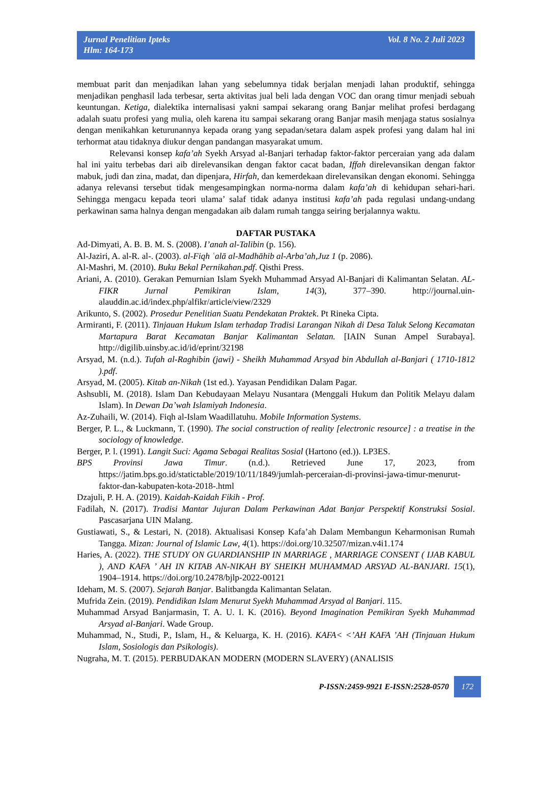Jurnal Penelitian Ipteks
Hlm: 164-173
Vol. 8 No. 2 Juli 2023
membuat parit dan menjadikan lahan yang sebelumnya tidak berjalan menjadi lahan produktif, sehingga menjadikan penghasil lada terbesar, serta aktivitas jual beli lada dengan VOC dan orang timur menjadi sebuah keuntungan. Ketiga, dialektika internalisasi yakni sampai sekarang orang Banjar melihat profesi berdagang adalah suatu profesi yang mulia, oleh karena itu sampai sekarang orang Banjar masih menjaga status sosialnya dengan menikahkan keturunannya kepada orang yang sepadan/setara dalam aspek profesi yang dalam hal ini terhormat atau tidaknya diukur dengan pandangan masyarakat umum.
Relevansi konsep kafa’ah Syekh Arsyad al-Banjari terhadap faktor-faktor perceraian yang ada dalam hal ini yaitu terbebas dari aib direlevansikan dengan faktor cacat badan, Iffah direlevansikan dengan faktor mabuk, judi dan zina, madat, dan dipenjara, Hirfah, dan kemerdekaan direlevansikan dengan ekonomi. Sehingga adanya relevansi tersebut tidak mengesampingkan norma-norma dalam kafa’ah di kehidupan sehari-hari. Sehingga mengacu kepada teori ulama’ salaf tidak adanya institusi kafa’ah pada regulasi undang-undang perkawinan sama halnya dengan mengadakan aib dalam rumah tangga seiring berjalannya waktu.
DAFTAR PUSTAKA
Ad-Dimyati, A. B. B. M. S. (2008). I’anah al-Talibin (p. 156).
Al-Jaziri, A. al-R. al-. (2003). al-Fiqh ʿalā al-Madhāhib al-Arba’ah,Juz 1 (p. 2086).
Al-Mashri, M. (2010). Buku Bekal Pernikahan.pdf. Qisthi Press.
Ariani, A. (2010). Gerakan Pemurnian Islam Syekh Muhammad Arsyad Al-Banjari di Kalimantan Selatan. AL-FIKR Jurnal Pemikiran Islam, 14(3), 377–390. http://journal.uin-alauddin.ac.id/index.php/alfikr/article/view/2329
Arikunto, S. (2002). Prosedur Penelitian Suatu Pendekatan Praktek. Pt Rineka Cipta.
Armiranti, F. (2011). Tinjauan Hukum Islam terhadap Tradisi Larangan Nikah di Desa Taluk Selong Kecamatan Martapura Barat Kecamatan Banjar Kalimantan Selatan. [IAIN Sunan Ampel Surabaya]. http://digilib.uinsby.ac.id/id/eprint/32198
Arsyad, M. (n.d.). Tufah al-Raghibin (jawi) - Sheikh Muhammad Arsyad bin Abdullah al-Banjari ( 1710-1812 ).pdf.
Arsyad, M. (2005). Kitab an-Nikah (1st ed.). Yayasan Pendidikan Dalam Pagar.
Ashsubli, M. (2018). Islam Dan Kebudayaan Melayu Nusantara (Menggali Hukum dan Politik Melayu dalam Islam). In Dewan Da’wah Islamiyah Indonesia.
Az-Zuhaili, W. (2014). Fiqh al-Islam Waadillatuhu. Mobile Information Systems.
Berger, P. L., & Luckmann, T. (1990). The social construction of reality [electronic resource] : a treatise in the sociology of knowledge.
Berger, P. l. (1991). Langit Suci: Agama Sebagai Realitas Sosial (Hartono (ed.)). LP3ES.
BPS Provinsi Jawa Timur. (n.d.). Retrieved June 17, 2023, from https://jatim.bps.go.id/statictable/2019/10/11/1849/jumlah-perceraian-di-provinsi-jawa-timur-menurut-faktor-dan-kabupaten-kota-2018-.html
Dzajuli, P. H. A. (2019). Kaidah-Kaidah Fikih - Prof.
Fadilah, N. (2017). Tradisi Mantar Jujuran Dalam Perkawinan Adat Banjar Perspektif Konstruksi Sosial. Pascasarjana UIN Malang.
Gustiawati, S., & Lestari, N. (2018). Aktualisasi Konsep Kafa’ah Dalam Membangun Keharmonisan Rumah Tangga. Mizan: Journal of Islamic Law, 4(1). https://doi.org/10.32507/mizan.v4i1.174
Haries, A. (2022). THE STUDY ON GUARDIANSHIP IN MARRIAGE , MARRIAGE CONSENT ( IJAB KABUL ), AND KAFA ’ AH IN KITAB AN-NIKAH BY SHEIKH MUHAMMAD ARSYAD AL-BANJARI. 15(1), 1904–1914. https://doi.org/10.2478/bjlp-2022-00121
Ideham, M. S. (2007). Sejarah Banjar. Balitbangda Kalimantan Selatan.
Mufrida Zein. (2019). Pendidikan Islam Menurut Syekh Muhammad Arsyad al Banjari. 115.
Muhammad Arsyad Banjarmasin, T. A. U. I. K. (2016). Beyond Imagination Pemikiran Syekh Muhammad Arsyad al-Banjari. Wade Group.
Muhammad, N., Studi, P., Islam, H., & Keluarga, K. H. (2016). KAFA< <’AH KAFA ’AH (Tinjauan Hukum Islam, Sosiologis dan Psikologis).
Nugraha, M. T. (2015). PERBUDAKAN MODERN (MODERN SLAVERY) (ANALISIS
P-ISSN:2459-9921 E-ISSN:2528-0570 172